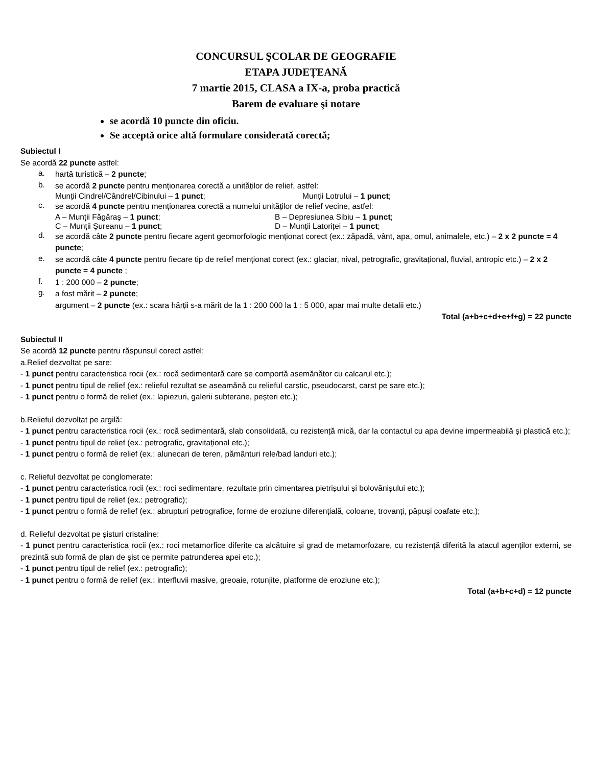CONCURSUL ŞCOLAR DE GEOGRAFIE
ETAPA JUDEȚEANĂ
7 martie 2015, CLASA a IX-a, proba practică
Barem de evaluare şi notare
se acordă 10 puncte din oficiu.
Se acceptă orice altă formulare considerată corectă;
Subiectul I
Se acordă 22 puncte astfel:
a.
hartă turistică – 2 puncte;
b.
se acordă 2 puncte pentru menționarea corectă a unităților de relief, astfel:
Munții Cindrel/Cândrel/Cibinului – 1 punct; Munții Lotrului – 1 punct;
c.
se acordă 4 puncte pentru menționarea corectă a numelui unităților de relief vecine, astfel:
A – Munții Făgăraş – 1 punct; B – Depresiunea Sibiu – 1 punct;
C – Munții Şureanu – 1 punct; D – Munții Latoriței – 1 punct;
d.
se acordă câte 2 puncte pentru fiecare agent geomorfologic menționat corect (ex.: zăpadă, vânt, apa, omul, animalele, etc.) – 2 x 2 puncte = 4 puncte;
e.
se acordă câte 4 puncte pentru fiecare tip de relief menționat corect (ex.: glaciar, nival, petrografic, gravitațional, fluvial, antropic etc.) – 2 x 2 puncte = 4 puncte ;
f.
1 : 200 000 – 2 puncte;
g.
a fost mărit – 2 puncte;
argument – 2 puncte (ex.: scara hărții s-a mărit de la 1 : 200 000 la 1 : 5 000, apar mai multe detalii etc.)
Total (a+b+c+d+e+f+g) = 22 puncte
Subiectul II
Se acordă 12 puncte pentru răspunsul corect astfel:
a.Relief dezvoltat pe sare:
- 1 punct pentru caracteristica rocii (ex.: rocă sedimentară care se comportă asemănător cu calcarul etc.);
- 1 punct pentru tipul de relief (ex.: relieful rezultat se aseamănă cu relieful carstic, pseudocarst, carst pe sare etc.);
- 1 punct pentru o formă de relief (ex.: lapiezuri, galerii subterane, peșteri etc.);
b.Relieful dezvoltat pe argilă:
- 1 punct pentru caracteristica rocii (ex.: rocă sedimentară, slab consolidată, cu rezistență mică, dar la contactul cu apa devine impermeabilă și plastică etc.);
- 1 punct pentru tipul de relief (ex.: petrografic, gravitațional etc.);
- 1 punct pentru o formă de relief (ex.: alunecari de teren, pământuri rele/bad landuri etc.);
c. Relieful dezvoltat pe conglomerate:
- 1 punct pentru caracteristica rocii (ex.: roci sedimentare, rezultate prin cimentarea pietrișului și bolovănișului etc.);
- 1 punct pentru tipul de relief (ex.: petrografic);
- 1 punct pentru o formă de relief (ex.: abrupturi petrografice, forme de eroziune diferențială, coloane, trovanți, păpuși coafate etc.);
d. Relieful dezvoltat pe șisturi cristaline:
- 1 punct pentru caracteristica rocii (ex.: roci metamorfice diferite ca alcătuire și grad de metamorfozare, cu rezistență diferită la atacul agenților externi, se prezintă sub formă de plan de șist ce permite patrunderea apei etc.);
- 1 punct pentru tipul de relief (ex.: petrografic);
- 1 punct pentru o formă de relief (ex.: interfluvii masive, greoaie, rotunjite, platforme de eroziune etc.);
Total (a+b+c+d) = 12 puncte